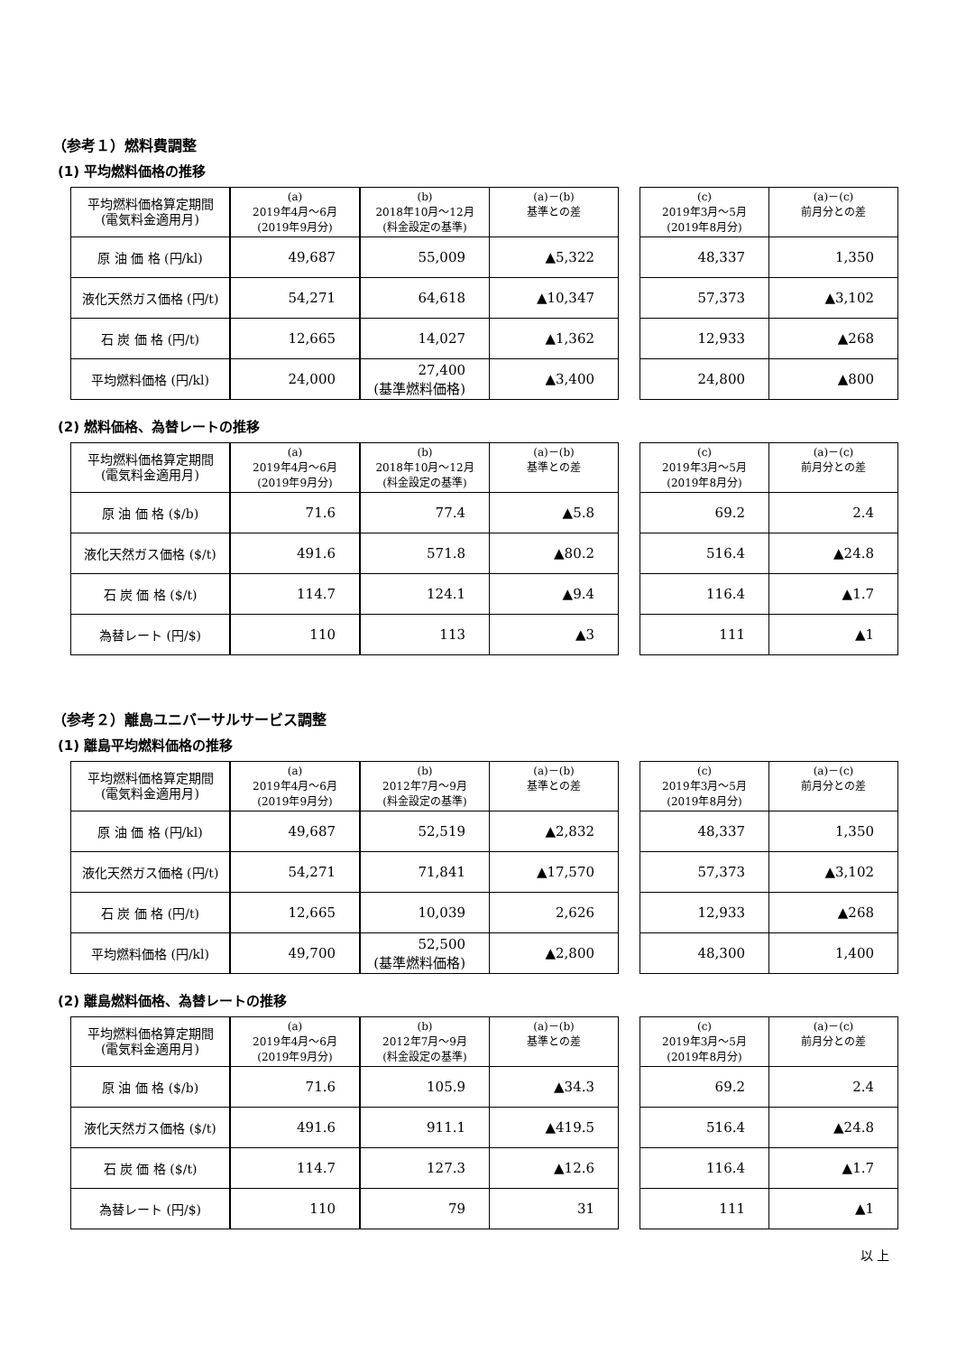（参考１）燃料費調整
(1) 平均燃料価格の推移
| 平均燃料価格算定期間 (電気料金適用月) | (a) 2019年4月～6月 (2019年9月分) | (b) 2018年10月～12月 (料金設定の基準) | (a)－(b) 基準との差 |
| --- | --- | --- | --- |
| 原 油 価 格 (円/kl) | 49,687 | 55,009 | ▲5,322 |
| 液化天然ガス価格 (円/t) | 54,271 | 64,618 | ▲10,347 |
| 石 炭 価 格 (円/t) | 12,665 | 14,027 | ▲1,362 |
| 平均燃料価格 (円/kl) | 24,000 | 27,400 (基準燃料価格) | ▲3,400 |
| (c) 2019年3月～5月 (2019年8月分) | (a)－(c) 前月分との差 |
| --- | --- |
| 48,337 | 1,350 |
| 57,373 | ▲3,102 |
| 12,933 | ▲268 |
| 24,800 | ▲800 |
(2) 燃料価格、為替レートの推移
| 平均燃料価格算定期間 (電気料金適用月) | (a) 2019年4月～6月 (2019年9月分) | (b) 2018年10月～12月 (料金設定の基準) | (a)－(b) 基準との差 |
| --- | --- | --- | --- |
| 原 油 価 格 ($/b) | 71.6 | 77.4 | ▲5.8 |
| 液化天然ガス価格 ($/t) | 491.6 | 571.8 | ▲80.2 |
| 石 炭 価 格 ($/t) | 114.7 | 124.1 | ▲9.4 |
| 為替レート (円/$) | 110 | 113 | ▲3 |
| (c) 2019年3月～5月 (2019年8月分) | (a)－(c) 前月分との差 |
| --- | --- |
| 69.2 | 2.4 |
| 516.4 | ▲24.8 |
| 116.4 | ▲1.7 |
| 111 | ▲1 |
（参考２）離島ユニバーサルサービス調整
(1) 離島平均燃料価格の推移
| 平均燃料価格算定期間 (電気料金適用月) | (a) 2019年4月～6月 (2019年9月分) | (b) 2012年7月～9月 (料金設定の基準) | (a)－(b) 基準との差 |
| --- | --- | --- | --- |
| 原 油 価 格 (円/kl) | 49,687 | 52,519 | ▲2,832 |
| 液化天然ガス価格 (円/t) | 54,271 | 71,841 | ▲17,570 |
| 石 炭 価 格 (円/t) | 12,665 | 10,039 | 2,626 |
| 平均燃料価格 (円/kl) | 49,700 | 52,500 (基準燃料価格) | ▲2,800 |
| (c) 2019年3月～5月 (2019年8月分) | (a)－(c) 前月分との差 |
| --- | --- |
| 48,337 | 1,350 |
| 57,373 | ▲3,102 |
| 12,933 | ▲268 |
| 48,300 | 1,400 |
(2) 離島燃料価格、為替レートの推移
| 平均燃料価格算定期間 (電気料金適用月) | (a) 2019年4月～6月 (2019年9月分) | (b) 2012年7月～9月 (料金設定の基準) | (a)－(b) 基準との差 |
| --- | --- | --- | --- |
| 原 油 価 格 ($/b) | 71.6 | 105.9 | ▲34.3 |
| 液化天然ガス価格 ($/t) | 491.6 | 911.1 | ▲419.5 |
| 石 炭 価 格 ($/t) | 114.7 | 127.3 | ▲12.6 |
| 為替レート (円/$) | 110 | 79 | 31 |
| (c) 2019年3月～5月 (2019年8月分) | (a)－(c) 前月分との差 |
| --- | --- |
| 69.2 | 2.4 |
| 516.4 | ▲24.8 |
| 116.4 | ▲1.7 |
| 111 | ▲1 |
以 上